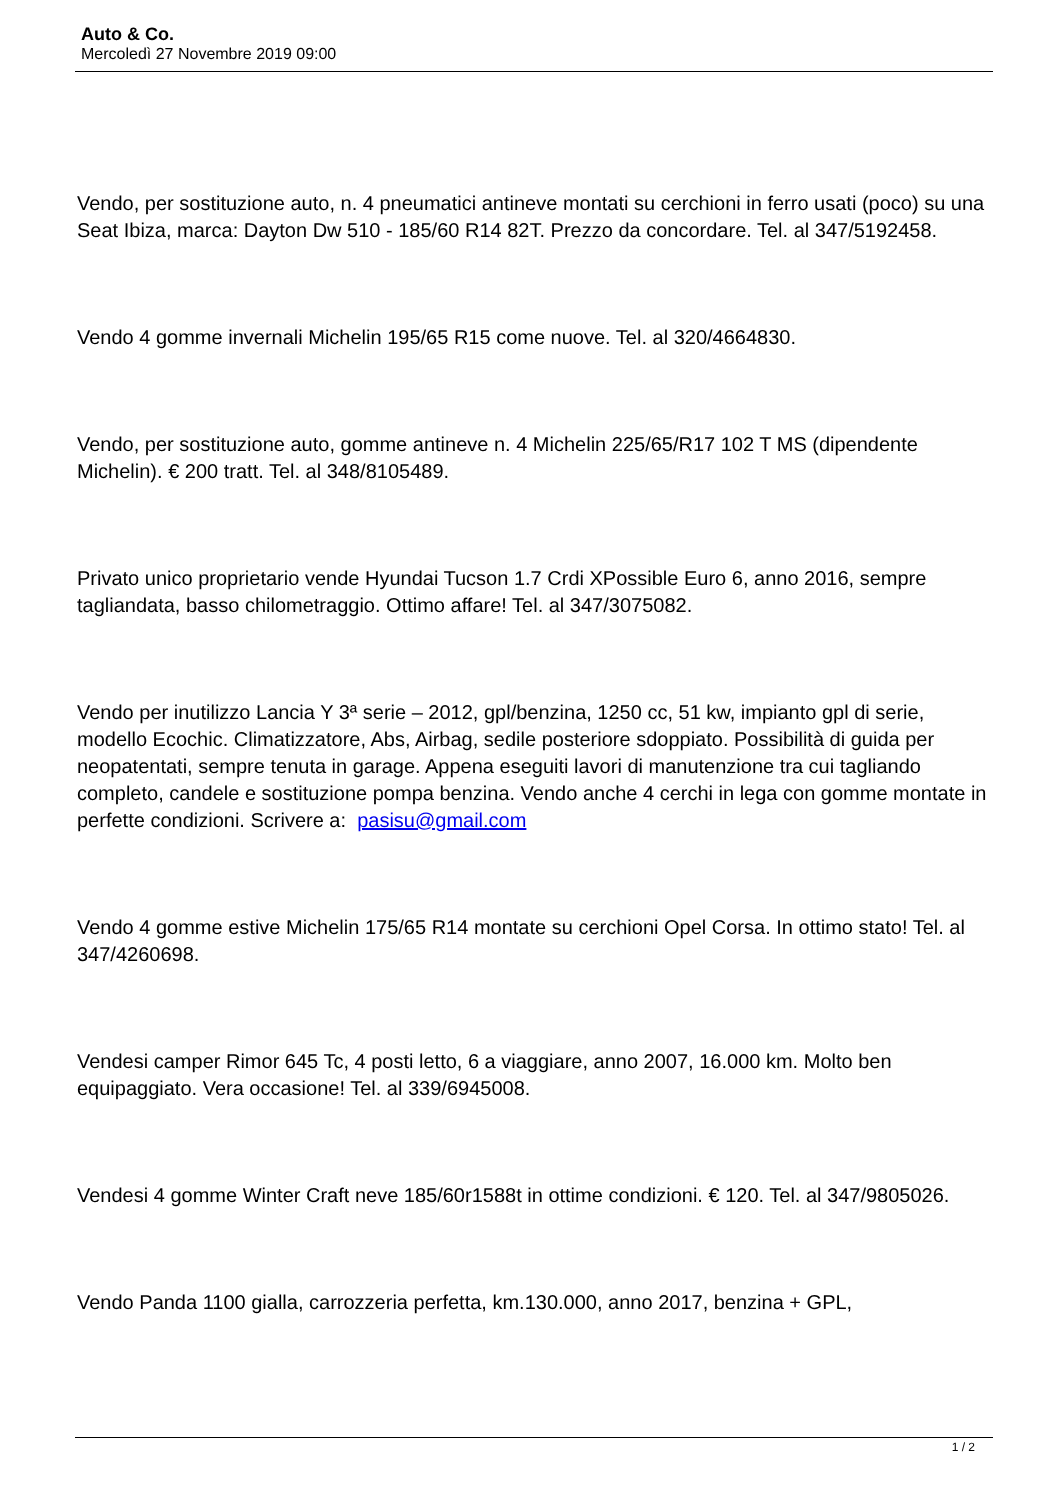Auto & Co.
Mercoledì 27 Novembre 2019 09:00
Vendo, per sostituzione auto, n. 4 pneumatici antineve montati su cerchioni in ferro usati (poco) su una Seat Ibiza, marca: Dayton Dw 510 - 185/60 R14 82T. Prezzo da concordare. Tel. al 347/5192458.
Vendo 4 gomme invernali Michelin 195/65 R15 come nuove. Tel. al 320/4664830.
Vendo, per sostituzione auto, gomme antineve n. 4 Michelin 225/65/R17 102 T MS (dipendente Michelin). € 200 tratt. Tel. al 348/8105489.
Privato unico proprietario vende Hyundai Tucson 1.7 Crdi XPossible Euro 6, anno 2016, sempre tagliandata, basso chilometraggio. Ottimo affare! Tel. al 347/3075082.
Vendo per inutilizzo Lancia Y 3ª serie – 2012, gpl/benzina, 1250 cc, 51 kw, impianto gpl di serie, modello Ecochic. Climatizzatore, Abs, Airbag, sedile posteriore sdoppiato. Possibilità di guida per neopatentati, sempre tenuta in garage. Appena eseguiti lavori di manutenzione tra cui tagliando completo, candele e sostituzione pompa benzina. Vendo anche 4 cerchi in lega con gomme montate in perfette condizioni. Scrivere a: pasisu@gmail.com
Vendo 4 gomme estive Michelin 175/65 R14 montate su cerchioni Opel Corsa. In ottimo stato! Tel. al 347/4260698.
Vendesi camper Rimor 645 Tc, 4 posti letto, 6 a viaggiare, anno 2007, 16.000 km. Molto ben equipaggiato. Vera occasione! Tel. al 339/6945008.
Vendesi 4 gomme Winter Craft neve 185/60r1588t in ottime condizioni. € 120. Tel. al 347/9805026.
Vendo Panda 1100 gialla, carrozzeria perfetta, km.130.000, anno 2017, benzina + GPL,
1 / 2